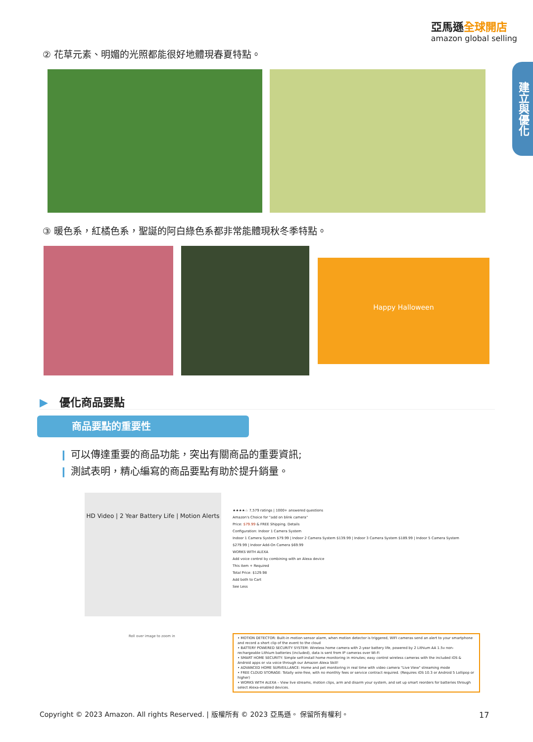亞馬遜全球開店
amazon global selling
建立與優化
② 花草元素、明媚的光照都能很好地體現春夏特點。
③ 暖色系，紅橘色系，聖誕的阿白綠色系都非常能體現秋冬季特點。
Happy Halloween
▶ 優化商品要點
商品要點的重要性
❙ 可以傳達重要的商品功能，突出有關商品的重要資訊;
❙ 測試表明，精心編寫的商品要點有助於提升銷量。
HD Video | 2 Year Battery Life | Motion Alerts
Roll over image to zoom in
★★★★☆ 7,579 ratings | 1000+ answered questions
Amazon's Choice for "add on blink camera"
Price: $79.99 & FREE Shipping. Details
Configuration: Indoor 1 Camera System
Indoor 1 Camera System $79.99 | Indoor 2 Camera System $139.99 | Indoor 3 Camera System $189.99 | Indoor 5 Camera System $279.99 | Indoor Add-On Camera $69.99
WORKS WITH ALEXA
Add voice control by combining with an Alexa device
This item + Required
Total Price: $129.98
Add both to Cart
See Less
• MOTION DETECTOR: Built-in motion sensor alarm, when motion detector is triggered, WIFI cameras send an alert to your smartphone and record a short clip of the event to the cloud
• BATTERY POWERED SECURITY SYSTEM: Wireless home camera with 2-year battery life, powered by 2 Lithium AA 1.5v non-rechargeable Lithium batteries (included), data is sent from IP cameras over Wi-Fi
• SMART HOME SECURITY: Simple self-install home monitoring in minutes; easy control wireless cameras with the included iOS & Android apps or via voice through our Amazon Alexa Skill!
• ADVANCED HOME SURVEILLANCE: Home and pet monitoring in real time with video camera "Live View" streaming mode
• FREE CLOUD STORAGE: Totally wire-free, with no monthly fees or service contract required. (Requires iOS 10.3 or Android 5 Lollipop or higher)
• WORKS WITH ALEXA – View live streams, motion clips, arm and disarm your system, and set up smart reorders for batteries through select Alexa-enabled devices.
Copyright © 2023 Amazon. All rights Reserved. | 版權所有 © 2023 亞馬遜。 保留所有權利。
17